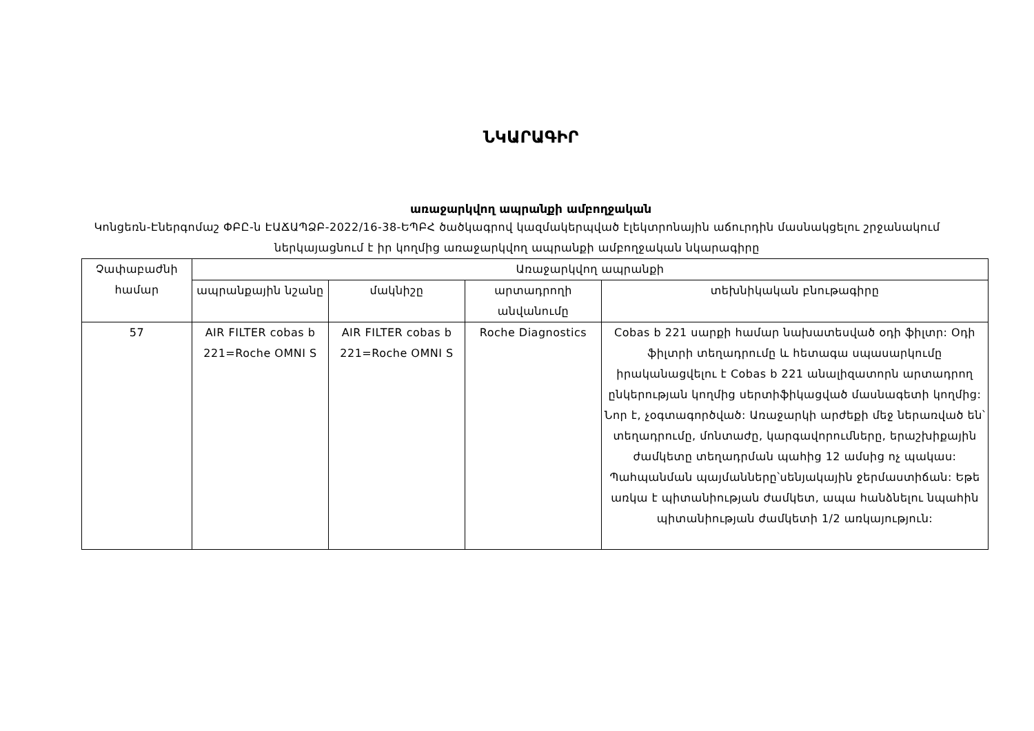ՆԿԱՐԱԳԻՐ
առաջարկվող ապրանքի ամբողջական
Կոնցեռն-Էներգոմաշ ՓԲԸ-ն ԷԱՃԱՊՁԲ-2022/16-38-ԵՊԲՀ ծածկագրով կազմակերպված էլեկտրոնային աճուրդին մասնակցելու շրջանակում ներկայացնում է իր կողմից առաջարկվող ապրանքի ամբողջական նկարագիրը
| Չափաբաժնի համար | Առաջարկվող ապրանքի | | | |
| --- | --- | --- | --- | --- |
| | ապրանքային նշանը | մակնիշը | արտադրողի անվանումը | տեխնիկական բնութագիրը |
| 57 | AIR FILTER cobas b 221=Roche OMNI S | AIR FILTER cobas b 221=Roche OMNI S | Roche Diagnostics | Cobas b 221 սարքի համար նախատեսված օդի ֆիլտր: Օդի ֆիլտրի տեղադրումը և հետագա սպասարկումը իրականացվելու է Cobas b 221 անալիզատորն արտադրող ընկերության կողմից սերտիֆիկացված մասնագետի կողմից: Նոր է, չօգտագործված: Առաջարկի արժեքի մեջ ներառված են՝ տեղադրումը, մոնտաժը, կարգավորումները, երաշխիքային ժամկետը տեղադրման պահից 12 ամսից ոչ պակաս: Պահպանման պայմանները՝սենյակային ջերմաստիճան: Եթե առկա է պիտանիության ժամկետ, ապա հանձնելու նպահին պիտանիության ժամկետի 1/2 առկայություն: |